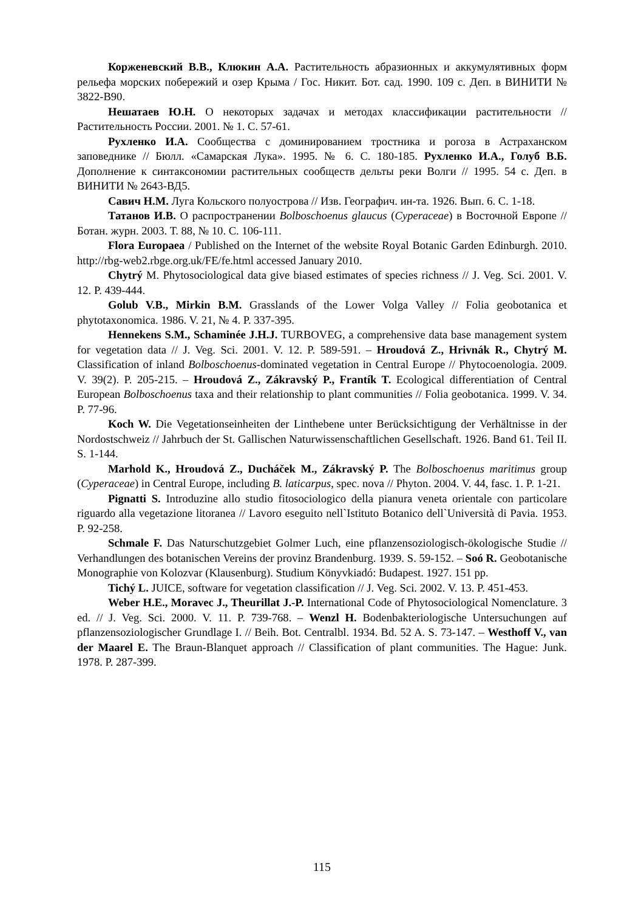Корженевский В.В., Клюкин А.А. Растительность абразионных и аккумулятивных форм рельефа морских побережий и озер Крыма / Гос. Никит. Бот. сад. 1990. 109 с. Деп. в ВИНИТИ № 3822-В90.
Нешатаев Ю.Н. О некоторых задачах и методах классификации растительности // Растительность России. 2001. № 1. С. 57-61.
Рухленко И.А. Сообщества с доминированием тростника и рогоза в Астраханском заповеднике // Бюлл. «Самарская Лука». 1995. № 6. С. 180-185. Рухленко И.А., Голуб В.Б. Дополнение к синтаксономии растительных сообществ дельты реки Волги // 1995. 54 с. Деп. в ВИНИТИ № 2643-ВД5.
Савич Н.М. Луга Кольского полуострова // Изв. Географич. ин-та. 1926. Вып. 6. С. 1-18.
Татанов И.В. О распространении Bolboschoenus glaucus (Cyperaceae) в Восточной Европе // Ботан. журн. 2003. Т. 88, № 10. С. 106-111.
Flora Europaea / Published on the Internet of the website Royal Botanic Garden Edinburgh. 2010. http://rbg-web2.rbge.org.uk/FE/fe.html accessed January 2010.
Chytrý M. Phytosociological data give biased estimates of species richness // J. Veg. Sci. 2001. V. 12. P. 439-444.
Golub V.B., Mirkin B.M. Grasslands of the Lower Volga Valley // Folia geobotanica et phytotaxonomica. 1986. V. 21, № 4. P. 337-395.
Hennekens S.M., Schaminée J.H.J. TURBOVEG, a comprehensive data base management system for vegetation data // J. Veg. Sci. 2001. V. 12. P. 589-591. – Hroudová Z., Hrivnák R., Chytrý M. Classification of inland Bolboschoenus-dominated vegetation in Central Europe // Phytocoenologia. 2009. V. 39(2). P. 205-215. – Hroudová Z., Zákravský P., Frantík T. Ecological differentiation of Central European Bolboschoenus taxa and their relationship to plant communities // Folia geobotanica. 1999. V. 34. P. 77-96.
Koch W. Die Vegetationseinheiten der Linthebene unter Berücksichtigung der Verhältnisse in der Nordostschweiz // Jahrbuch der St. Gallischen Naturwissenschaftlichen Gesellschaft. 1926. Band 61. Teil II. S. 1-144.
Marhold K., Hroudová Z., Ducháček M., Zákravský P. The Bolboschoenus maritimus group (Cyperaceae) in Central Europe, including B. laticarpus, spec. nova // Phyton. 2004. V. 44, fasc. 1. P. 1-21.
Pignatti S. Introduzine allo studio fitosociologico della pianura veneta orientale con particolare riguardo alla vegetazione litoranea // Lavoro eseguito nell`Istituto Botanico dell`Università di Pavia. 1953. P. 92-258.
Schmale F. Das Naturschutzgebiet Golmer Luch, eine pflanzensoziologisch-ökologische Studie // Verhandlungen des botanischen Vereins der provinz Brandenburg. 1939. S. 59-152. – Soó R. Geobotanische Monographie von Kolozvar (Klausenburg). Studium Könyvkiadó: Budapest. 1927. 151 pp.
Tichý L. JUICE, software for vegetation classification // J. Veg. Sci. 2002. V. 13. P. 451-453.
Weber H.E., Moravec J., Theurillat J.-P. International Code of Phytosociological Nomenclature. 3 ed. // J. Veg. Sci. 2000. V. 11. P. 739-768. – Wenzl H. Bodenbakteriologische Untersuchungen auf pflanzensoziologischer Grundlage I. // Beih. Bot. Centralbl. 1934. Bd. 52 A. S. 73-147. – Westhoff V., van der Maarel E. The Braun-Blanquet approach // Classification of plant communities. The Hague: Junk. 1978. P. 287-399.
115